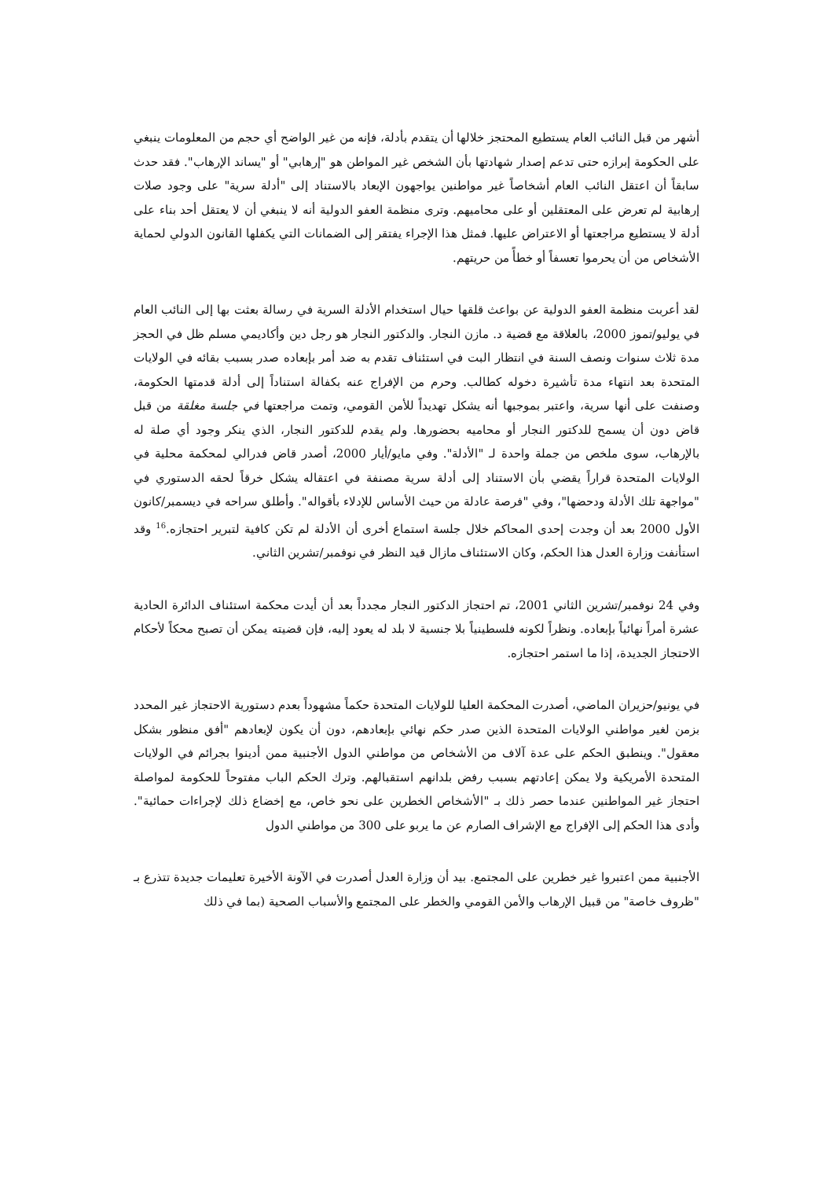أشهر من قبل النائب العام يستطيع المحتجز خلالها أن يتقدم بأدلة، فإنه من غير الواضح أي حجم من المعلومات ينبغي على الحكومة إبرازه حتى تدعم إصدار شهادتها بأن الشخص غير المواطن هو "إرهابي" أو "يساند الإرهاب". فقد حدث سابقاً أن اعتقل النائب العام أشخاصاً غير مواطنين يواجهون الإبعاد بالاستناد إلى "أدلة سرية" على وجود صلات إرهابية لم تعرض على المعتقلين أو على محاميهم. وترى منظمة العفو الدولية أنه لا ينبغي أن لا يعتقل أحد بناء على أدلة لا يستطيع مراجعتها أو الاعتراض عليها. فمثل هذا الإجراء يفتقر إلى الضمانات التي يكفلها القانون الدولي لحماية الأشخاص من أن يحرموا تعسفاً أو خطأً من حريتهم.
لقد أعربت منظمة العفو الدولية عن بواعث قلقها حيال استخدام الأدلة السرية في رسالة بعثت بها إلى النائب العام في يوليو/تموز 2000، بالعلاقة مع قضية د. مازن النجار. والدكتور النجار هو رجل دين وأكاديمي مسلم ظل في الحجز مدة ثلاث سنوات ونصف السنة في انتظار البت في استئناف تقدم به ضد أمر بإبعاده صدر بسبب بقائه في الولايات المتحدة بعد انتهاء مدة تأشيرة دخوله كطالب. وحرم من الإفراج عنه بكفالة استناداً إلى أدلة قدمتها الحكومة، وصنفت على أنها سرية، واعتبر بموجبها أنه يشكل تهديداً للأمن القومي، وتمت مراجعتها في جلسة مغلقة من قبل قاض دون أن يسمح للدكتور النجار أو محاميه بحضورها. ولم يقدم للدكتور النجار، الذي ينكر وجود أي صلة له بالإرهاب، سوى ملخص من جملة واحدة لـ "الأدلة". وفي مايو/أيار 2000، أصدر قاض فدرالي لمحكمة محلية في الولايات المتحدة قراراً يقضي بأن الاستناد إلى أدلة سرية مصنفة في اعتقاله يشكل خرقاً لحقه الدستوري في "مواجهة تلك الأدلة ودحضها"، وفي "فرصة عادلة من حيث الأساس للإدلاء بأقواله". وأطلق سراحه في ديسمبر/كانون الأول 2000 بعد أن وجدت إحدى المحاكم خلال جلسة استماع أخرى أن الأدلة لم تكن كافية لتبرير احتجازه.<sup>16</sup> وقد استأنفت وزارة العدل هذا الحكم، وكان الاستئناف مازال قيد النظر في نوفمبر/تشرين الثاني.
وفي 24 نوفمبر/تشرين الثاني 2001، تم احتجاز الدكتور النجار مجدداً بعد أن أيدت محكمة استئناف الدائرة الحادية عشرة أمراً نهائياً بإبعاده. ونظراً لكونه فلسطينياً بلا جنسية لا بلد له يعود إليه، فإن قضيته يمكن أن تصبح محكاً لأحكام الاحتجاز الجديدة، إذا ما استمر احتجازه.
في يونيو/حزيران الماضي، أصدرت المحكمة العليا للولايات المتحدة حكماً مشهوداً بعدم دستورية الاحتجاز غير المحدد بزمن لغير مواطني الولايات المتحدة الذين صدر حكم نهائي بإبعادهم، دون أن يكون لإبعادهم "أفق منظور بشكل معقول". وينطبق الحكم على عدة آلاف من الأشخاص من مواطني الدول الأجنبية ممن أدينوا بجرائم في الولايات المتحدة الأمريكية ولا يمكن إعادتهم بسبب رفض بلدانهم استقبالهم. وترك الحكم الباب مفتوحاً للحكومة لمواصلة احتجاز غير المواطنين عندما حصر ذلك بـ "الأشخاص الخطرين على نحو خاص، مع إخضاع ذلك لإجراءات حمائية". وأدى هذا الحكم إلى الإفراج مع الإشراف الصارم عن ما يربو على 300 من مواطني الدول
الأجنبية ممن اعتبروا غير خطرين على المجتمع. بيد أن وزارة العدل أصدرت في الآونة الأخيرة تعليمات جديدة تتذرع بـ "ظروف خاصة" من قبيل الإرهاب والأمن القومي والخطر على المجتمع والأسباب الصحية (بما في ذلك